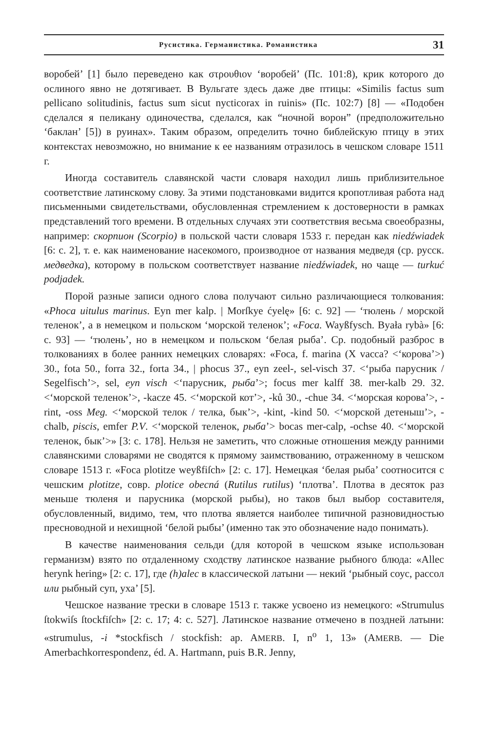Русистика. Германистика. Романистика 31
воробей’ [1] было переведено как στρουθιον ‘воробей’ (Пс. 101:8), крик которого до ослиного явно не дотягивает. В Вульгате здесь даже две птицы: «Similis factus sum pellicano solitudinis, factus sum sicut nycticorax in ruinis» (Пс. 102:7) [8] — «Подобен сделался я пеликану одиночества, сделался, как “ночной ворон” (предположительно ‘баклан’ [5]) в руинах». Таким образом, определить точно библейскую птицу в этих контекстах невозможно, но внимание к ее названиям отразилось в чешском словаре 1511 г.
Иногда составитель славянской части словаря находил лишь приблизительное соответствие латинскому слову. За этими подстановками видится кропотливая работа над письменными свидетельствами, обусловленная стремлением к достоверности в рамках представлений того времени. В отдельных случаях эти соответствия весьма своеобразны, например: скорпион (Scorpio) в польской части словаря 1533 г. передан как niedźwiadek [6: с. 2], т. е. как наименование насекомого, производное от названия медведя (ср. русск. медведка), которому в польском соответствует название niedźwiadek, но чаще — turkuć podjadek.
Порой разные записи одного слова получают сильно различающиеся толкования: «Phoca uitulus marinus. Eyn mer kalp. | Morſkye ćyelę» [6: с. 92] — ‘тюлень / морской теленок’, а в немецком и польском ‘морской теленок’; «Foca. Wayßfysch. Byała rybà» [6: с. 93] — ‘тюлень’, но в немецком и польском ‘белая рыба’. Ср. подобный разброс в толкованиях в более ранних немецких словарях: «Foca, f. marina (X vacca? <‘корова’>) 30., fota 50., forra 32., forta 34., | phocus 37., eyn zeel-, sel-visch 37. <‘рыба парусник / Segelfisch’>, sel, eyn visch <‘парусник, рыба’>; focus mer kalff 38. mer-kalb 29. 32. <‘морской теленок’>, -kacze 45. <‘морской кот’>, -ků 30., -chue 34. <‘морская корова’>, -rint, -oss Meg. <‘морской телок / телка, бык’>, -kint, -kind 50. <‘морской детеныш’>, -chalb, piscis, emfer P.V. <‘морской теленок, рыба’> bocas mer-calp, -ochse 40. <‘морской теленок, бык’>» [3: с. 178]. Нельзя не заметить, что сложные отношения между ранними славянскими словарями не сводятся к прямому заимствованию, отраженному в чешском словаре 1513 г. «Foca plotitze weyßfiſch» [2: с. 17]. Немецкая ‘белая рыба’ соотносится с чешским plotitze, совр. plotice obecná (Rutilus rutilus) ‘плотва’. Плотва в десяток раз меньше тюленя и парусника (морской рыбы), но таков был выбор составителя, обусловленный, видимо, тем, что плотва является наиболее типичной разновидностью пресноводной и нехищной ‘белой рыбы’ (именно так это обозначение надо понимать).
В качестве наименования сельди (для которой в чешском языке использован германизм) взято по отдаленному сходству латинское название рыбного блюда: «Allec herynk hering» [2: с. 17], где (h)alec в классической латыни — некий ‘рыбный соус, рассол или рыбный суп, уха’ [5].
Чешское название трески в словаре 1513 г. также усвоено из немецкого: «Strumulus ſtokwiſs ſtockfiſch» [2: с. 17; 4: с. 527]. Латинское название отмечено в поздней латыни: «strumulus, -i *stockfisch / stockfish: ap. AMERB. I, n<sup>o</sup> 1, 13» (AMERB. — Die Amerbachkorrespondenz, éd. A. Hartmann, puis B.R. Jenny,